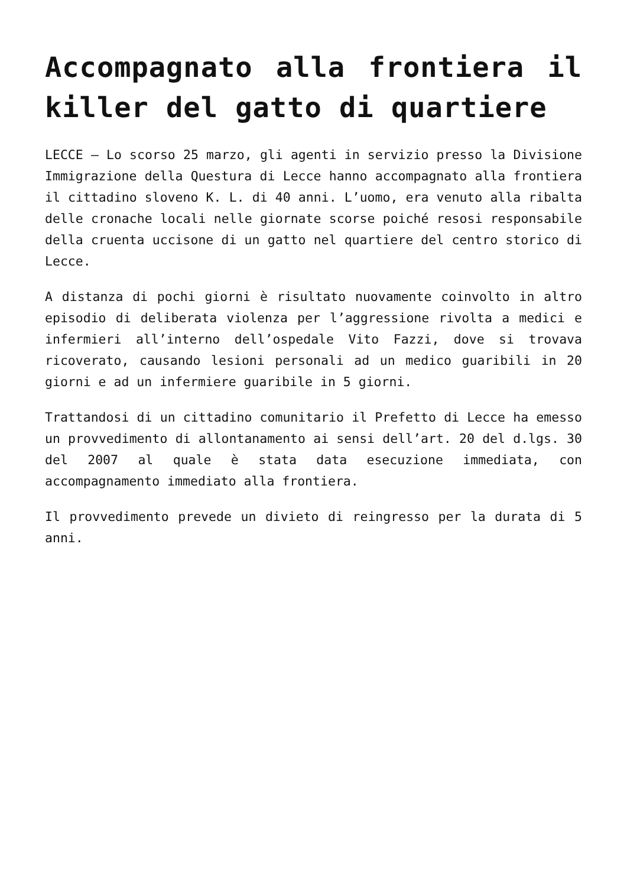Accompagnato alla frontiera il killer del gatto di quartiere
LECCE – Lo scorso 25 marzo, gli agenti in servizio presso la Divisione Immigrazione della Questura di Lecce hanno accompagnato alla frontiera il cittadino sloveno K. L. di 40 anni. L’uomo, era venuto alla ribalta delle cronache locali nelle giornate scorse poiché resosi responsabile della cruenta uccisone di un gatto nel quartiere del centro storico di Lecce.
A distanza di pochi giorni è risultato nuovamente coinvolto in altro episodio di deliberata violenza per l’aggressione rivolta a medici e infermieri all’interno dell’ospedale Vito Fazzi, dove si trovava ricoverato, causando lesioni personali ad un medico guaribili in 20 giorni e ad un infermiere guaribile in 5 giorni.
Trattandosi di un cittadino comunitario il Prefetto di Lecce ha emesso un provvedimento di allontanamento ai sensi dell’art. 20 del d.lgs. 30 del 2007 al quale è stata data esecuzione immediata, con accompagnamento immediato alla frontiera.
Il provvedimento prevede un divieto di reingresso per la durata di 5 anni.